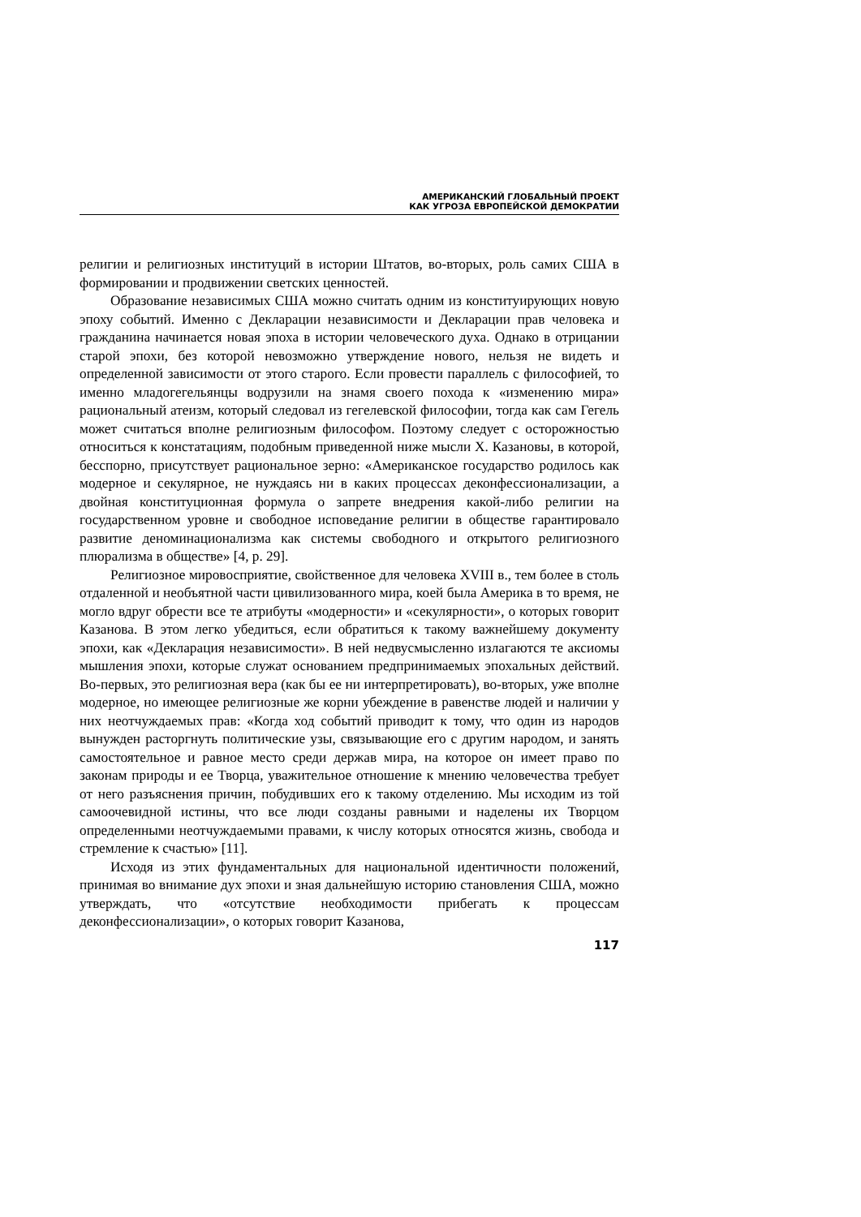АМЕРИКАНСКИЙ ГЛОБАЛЬНЫЙ ПРОЕКТ
КАК УГРОЗА ЕВРОПЕЙСКОЙ ДЕМОКРАТИИ
религии и религиозных институций в истории Штатов, во-вторых, роль самих США в формировании и продвижении светских ценностей.
Образование независимых США можно считать одним из конституирующих новую эпоху событий. Именно с Декларации независимости и Декларации прав человека и гражданина начинается новая эпоха в истории человеческого духа. Однако в отрицании старой эпохи, без которой невозможно утверждение нового, нельзя не видеть и определенной зависимости от этого старого. Если провести параллель с философией, то именно младогегельянцы водрузили на знамя своего похода к «изменению мира» рациональный атеизм, который следовал из гегелевской философии, тогда как сам Гегель может считаться вполне религиозным философом. Поэтому следует с осторожностью относиться к констатациям, подобным приведенной ниже мысли Х. Казановы, в которой, бесспорно, присутствует рациональное зерно: «Американское государство родилось как модерное и секулярное, не нуждаясь ни в каких процессах деконфессионализации, а двойная конституционная формула о запрете внедрения какой-либо религии на государственном уровне и свободное исповедание религии в обществе гарантировало развитие деноминационализма как системы свободного и открытого религиозного плюрализма в обществе» [4, p. 29].
Религиозное мировосприятие, свойственное для человека XVIII в., тем более в столь отдаленной и необъятной части цивилизованного мира, коей была Америка в то время, не могло вдруг обрести все те атрибуты «модерности» и «секулярности», о которых говорит Казанова. В этом легко убедиться, если обратиться к такому важнейшему документу эпохи, как «Декларация независимости». В ней недвусмысленно излагаются те аксиомы мышления эпохи, которые служат основанием предпринимаемых эпохальных действий. Во-первых, это религиозная вера (как бы ее ни интерпретировать), во-вторых, уже вполне модерное, но имеющее религиозные же корни убеждение в равенстве людей и наличии у них неотчуждаемых прав: «Когда ход событий приводит к тому, что один из народов вынужден расторгнуть политические узы, связывающие его с другим народом, и занять самостоятельное и равное место среди держав мира, на которое он имеет право по законам природы и ее Творца, уважительное отношение к мнению человечества требует от него разъяснения причин, побудивших его к такому отделению. Мы исходим из той самоочевидной истины, что все люди созданы равными и наделены их Творцом определенными неотчуждаемыми правами, к числу которых относятся жизнь, свобода и стремление к счастью» [11].
Исходя из этих фундаментальных для национальной идентичности положений, принимая во внимание дух эпохи и зная дальнейшую историю становления США, можно утверждать, что «отсутствие необходимости прибегать к процессам деконфессионализации», о которых говорит Казанова,
117